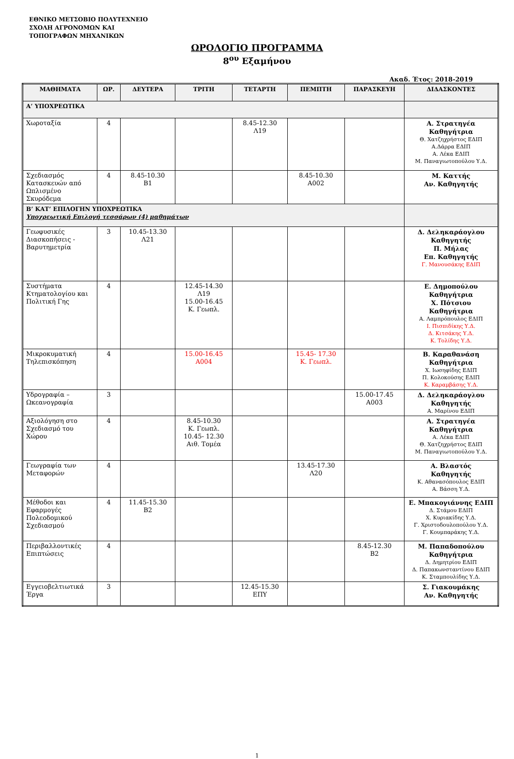ΕΘΝΙΚΟ ΜΕΤΣΟΒΙΟ ΠΟΛΥΤΕΧΝΕΙΟ
ΣΧΟΛΗ ΑΓΡΟΝΟΜΩΝ ΚΑΙ
ΤΟΠΟΓΡΑΦΩΝ ΜΗΧΑΝΙΚΩΝ
ΩΡΟΛΟΓΙΟ ΠΡΟΓΡΑΜΜΑ
8<sup>ου</sup> Εξαμήνου
Ακαδ. Έτος: 2018-2019
| ΜΑΘΗΜΑΤΑ | ΩΡ. | ΔΕΥΤΕΡΑ | ΤΡΙΤΗ | ΤΕΤΑΡΤΗ | ΠΕΜΠΤΗ | ΠΑΡΑΣΚΕΥΗ | ΔΙΔΑΣΚΟΝΤΕΣ |
| --- | --- | --- | --- | --- | --- | --- | --- |
| Α’ ΥΠΟΧΡΕΩΤΙΚΑ | | | | | | | |
| Χωροταξία | 4 | | | 8.45-12.30 Λ19 | | | Α. Στρατηγέα Καθηγήτρια Θ. Χατζηχρήστος ΕΔΙΠ Α.Δάρρα ΕΔΙΠ Α. Λέκα ΕΔΙΠ Μ. Παναγιωτοπούλου Υ.Δ. |
| Σχεδιασμός Κατασκευών από Ωπλισμένο Σκυρόδεμα | 4 | 8.45-10.30 Β1 | | | 8.45-10.30 Α002 | | Μ. Καττής Αν. Καθηγητής |
| Β’ ΚΑΤ’ ΕΠΙΛΟΓΗΝ ΥΠΟΧΡΕΩΤΙΚΑ Υποχρεωτική Επιλογή τεσσάρων (4) μαθημάτων | | | | | | | |
| Γεωφυσικές Διασκοπήσεις - Βαρυτημετρία | 3 | 10.45-13.30 Λ21 | | | | | Δ. Δεληκαράογλου Καθηγητής Π. Μήλας Επ. Καθηγητής Γ. Μανουσάκης ΕΔΙΠ |
| Συστήματα Κτηματολογίου και Πολιτική Γης | 4 | | 12.45-14.30 Λ19 15.00-16.45 Κ. Γεωπλ. | | | | Ε. Δημοπούλου Καθηγήτρια Χ. Πότσιου Καθηγήτρια Α. Λαμπρόπουλος ΕΔΙΠ Ι. Πισπιδίκης Υ.Δ. Δ. Κιτσάκης Υ.Δ. Κ. Τολίδης Υ.Δ. |
| Μικροκυματική Τηλεπισκόπηση | 4 | | 15.00-16.45 Α004 | | 15.45- 17.30 Κ. Γεωπλ. | | Β. Καραθανάση Καθηγήτρια Χ. Ιωσηφίδης ΕΔΙΠ Π. Κολοκούσης ΕΔΙΠ Κ. Καραμβάσης Υ.Δ. |
| Υδρογραφία – Ωκεανογραφία | 3 | | | | | 15.00-17.45 Α003 | Δ. Δεληκαράογλου Καθηγητής Α. Μαρίνου ΕΔΙΠ |
| Αξιολόγηση στο Σχεδιασμό του Χώρου | 4 | | 8.45-10.30 Κ. Γεωπλ. 10.45- 12.30 Αιθ. Τομέα | | | | Α. Στρατηγέα Καθηγήτρια Α. Λέκα ΕΔΙΠ Θ. Χατζηχρήστος ΕΔΙΠ Μ. Παναγιωτοπούλου Υ.Δ. |
| Γεωγραφία των Μεταφορών | 4 | | | | 13.45-17.30 Λ20 | | Α. Βλαστός Καθηγητής Κ. Αθανασόπουλος ΕΔΙΠ Α. Βάσση Υ.Δ. |
| Μέθοδοι και Εφαρμογές Πολεοδομικού Σχεδιασμού | 4 | 11.45-15.30 Β2 | | | | | Ε. Μπακογιάννης ΕΔΙΠ Δ. Στάμου ΕΔΙΠ Χ. Κυριακίδης Υ.Δ. Γ. Χριστοδουλοπούλου Υ.Δ. Γ. Κουμπαράκης Υ.Δ. |
| Περιβαλλοντικές Επιπτώσεις | 4 | | | | | 8.45-12.30 Β2 | Μ. Παπαδοπούλου Καθηγήτρια Δ. Δημητρίου ΕΔΙΠ Δ. Παπακωνσταντίνου ΕΔΙΠ Κ. Σταμπουλίδης Υ.Δ. |
| Εγγειοβελτιωτικά Έργα | 3 | | | 12.45-15.30 ΕΠΥ | | | Σ. Γιακουμάκης Αν. Καθηγητής |
1